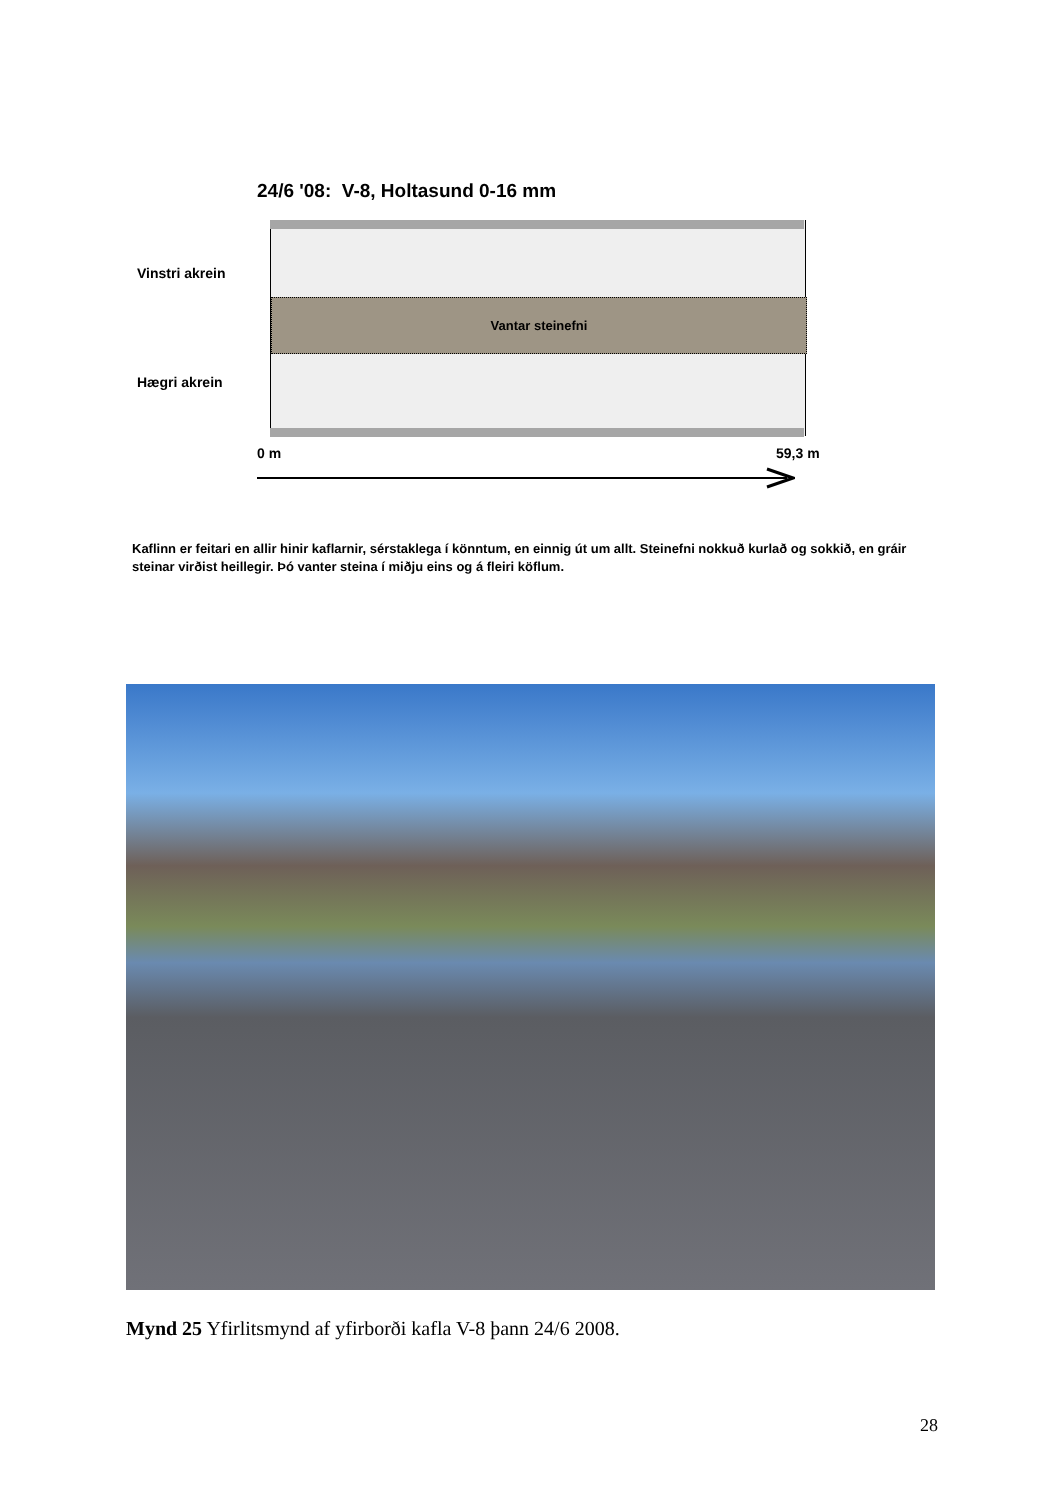24/6 '08: V-8, Holtasund 0-16 mm
Vinstri akrein
Vantar steinefni
Hægri akrein
0 m 59,3 m
Kaflinn er feitari en allir hinir kaflarnir, sérstaklega í könntum, en einnig út um allt. Steinefni nokkuð kurlað og sokkið, en gráir steinar virðist heillegir. Þó vanter steina í miðju eins og á fleiri köflum.
Mynd 25 Yfirlitsmynd af yfirborði kafla V-8 þann 24/6 2008.
28